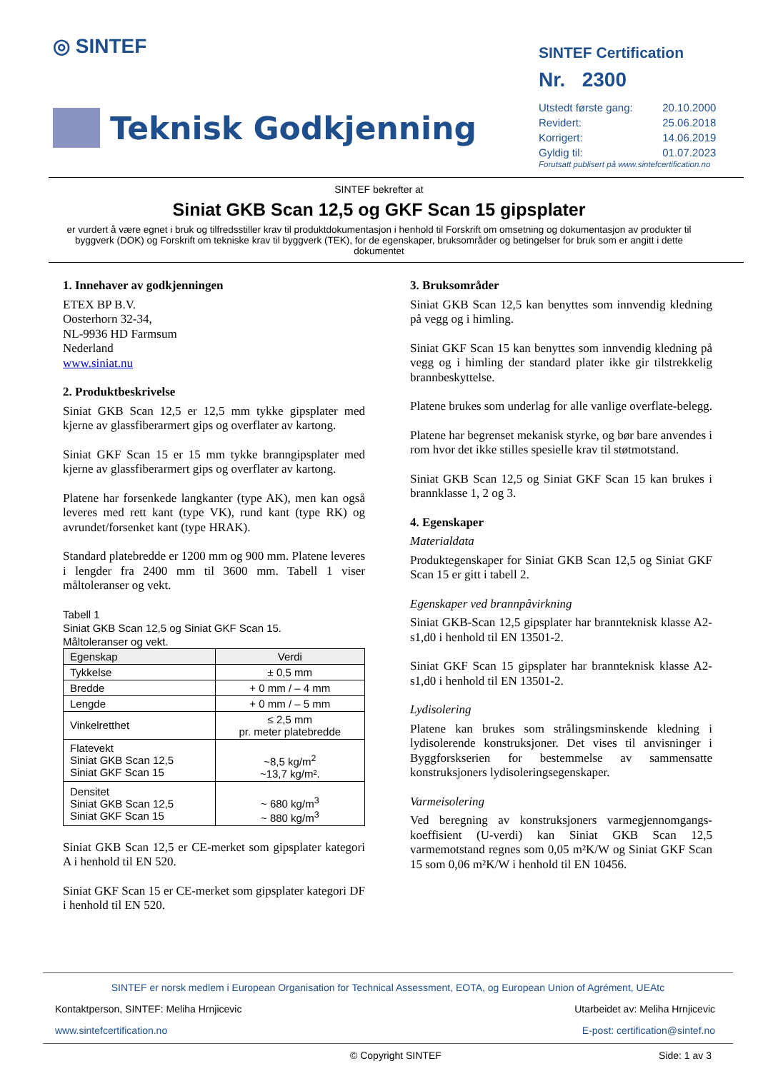◎ SINTEF
Teknisk Godkjenning
SINTEF Certification
Nr. 2300
| Utstedt første gang: | 20.10.2000 |
| Revidert: | 25.06.2018 |
| Korrigert: | 14.06.2019 |
| Gyldig til: | 01.07.2023 |
Forutsatt publisert på www.sintefcertification.no
SINTEF bekrefter at
Siniat GKB Scan 12,5 og GKF Scan 15 gipsplater
er vurdert å være egnet i bruk og tilfredsstiller krav til produktdokumentasjon i henhold til Forskrift om omsetning og dokumentasjon av produkter til byggverk (DOK) og Forskrift om tekniske krav til byggverk (TEK), for de egenskaper, bruksområder og betingelser for bruk som er angitt i dette dokumentet
1. Innehaver av godkjenningen
ETEX BP B.V.
Oosterhorn 32-34,
NL-9936 HD Farmsum
Nederland
www.siniat.nu
2. Produktbeskrivelse
Siniat GKB Scan 12,5 er 12,5 mm tykke gipsplater med kjerne av glassfiberarmert gips og overflater av kartong.
Siniat GKF Scan 15 er 15 mm tykke branngipsplater med kjerne av glassfiberarmert gips og overflater av kartong.
Platene har forsenkede langkanter (type AK), men kan også leveres med rett kant (type VK), rund kant (type RK) og avrundet/forsenket kant (type HRAK).
Standard platebredde er 1200 mm og 900 mm. Platene leveres i lengder fra 2400 mm til 3600 mm. Tabell 1 viser måltoleranser og vekt.
Tabell 1
Siniat GKB Scan 12,5 og Siniat GKF Scan 15.
Måltoleranser og vekt.
| Egenskap | Verdi |
| --- | --- |
| Tykkelse | ± 0,5 mm |
| Bredde | + 0 mm / – 4 mm |
| Lengde | + 0 mm / – 5 mm |
| Vinkelretthet | ≤ 2,5 mm pr. meter platebredde |
| Flatevekt Siniat GKB Scan 12,5 Siniat GKF Scan 15 | ~8,5 kg/m<sup>2</sup> ~13,7 kg/m². |
| Densitet Siniat GKB Scan 12,5 Siniat GKF Scan 15 | ~ 680 kg/m<sup>3</sup> ~ 880 kg/m<sup>3</sup> |
Siniat GKB Scan 12,5 er CE-merket som gipsplater kategori A i henhold til EN 520.
Siniat GKF Scan 15 er CE-merket som gipsplater kategori DF i henhold til EN 520.
3. Bruksområder
Siniat GKB Scan 12,5 kan benyttes som innvendig kledning på vegg og i himling.
Siniat GKF Scan 15 kan benyttes som innvendig kledning på vegg og i himling der standard plater ikke gir tilstrekkelig brannbeskyttelse.
Platene brukes som underlag for alle vanlige overflate-belegg.
Platene har begrenset mekanisk styrke, og bør bare anvendes i rom hvor det ikke stilles spesielle krav til støtmotstand.
Siniat GKB Scan 12,5 og Siniat GKF Scan 15 kan brukes i brannklasse 1, 2 og 3.
4. Egenskaper
Materialdata
Produktegenskaper for Siniat GKB Scan 12,5 og Siniat GKF Scan 15 er gitt i tabell 2.
Egenskaper ved brannpåvirkning
Siniat GKB-Scan 12,5 gipsplater har brannteknisk klasse A2-s1,d0 i henhold til EN 13501-2.
Siniat GKF Scan 15 gipsplater har brannteknisk klasse A2-s1,d0 i henhold til EN 13501-2.
Lydisolering
Platene kan brukes som strålingsminskende kledning i lydisolerende konstruksjoner. Det vises til anvisninger i Byggforskserien for bestemmelse av sammensatte konstruksjoners lydisoleringsegenskaper.
Varmeisolering
Ved beregning av konstruksjoners varmegjennomgangs-koeffisient (U-verdi) kan Siniat GKB Scan 12,5 varmemotstand regnes som 0,05 m²K/W og Siniat GKF Scan 15 som 0,06 m²K/W i henhold til EN 10456.
SINTEF er norsk medlem i European Organisation for Technical Assessment, EOTA, og European Union of Agrément, UEAtc
Kontaktperson, SINTEF: Meliha Hrnjicevic Utarbeidet av: Meliha Hrnjicevic
www.sintefcertification.no E-post: certification@sintef.no
© Copyright SINTEF Side: 1 av 3